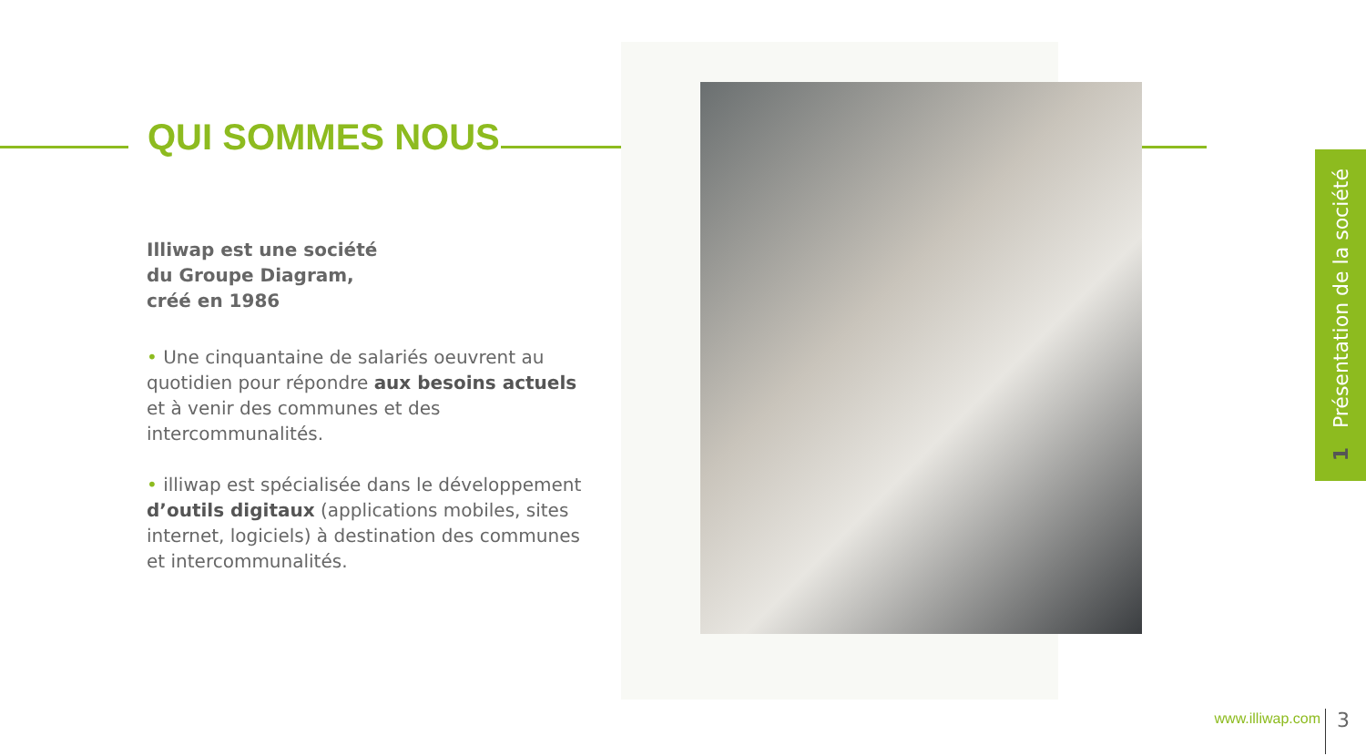QUI SOMMES NOUS
Illiwap est une société
du Groupe Diagram,
créé en 1986
• Une cinquantaine de salariés oeuvrent au quotidien pour répondre aux besoins actuels et à venir des communes et des intercommunalités.
• illiwap est spécialisée dans le développement d’outils digitaux (applications mobiles, sites internet, logiciels) à destination des communes et intercommunalités.
1 Présentation de la société
www.illiwap.com 3